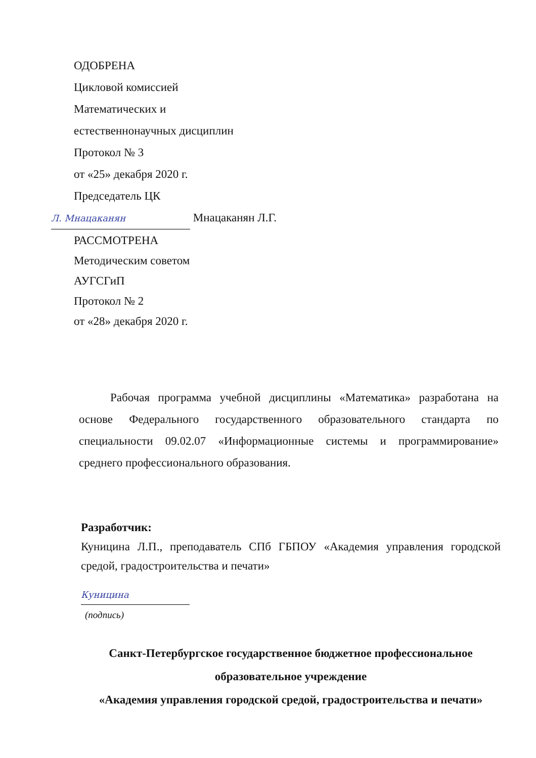ОДОБРЕНА
Цикловой комиссией
Математических и
естественнонаучных дисциплин
Протокол № 3
от «25» декабря 2020 г.
Председатель ЦК
Л. Мнацаканян Мнацаканян Л.Г.
РАССМОТРЕНА
Методическим советом
АУГСГиП
Протокол № 2
от «28» декабря 2020 г.
Рабочая программа учебной дисциплины «Математика» разработана на основе Федерального государственного образовательного стандарта по специальности 09.02.07 «Информационные системы и программирование» среднего профессионального образования.
Разработчик:
Куницина Л.П., преподаватель СПб ГБПОУ «Академия управления городской средой, градостроительства и печати»
Куницина
(подпись)
Санкт-Петербургское государственное бюджетное профессиональное
образовательное учреждение
«Академия управления городской средой, градостроительства и печати»